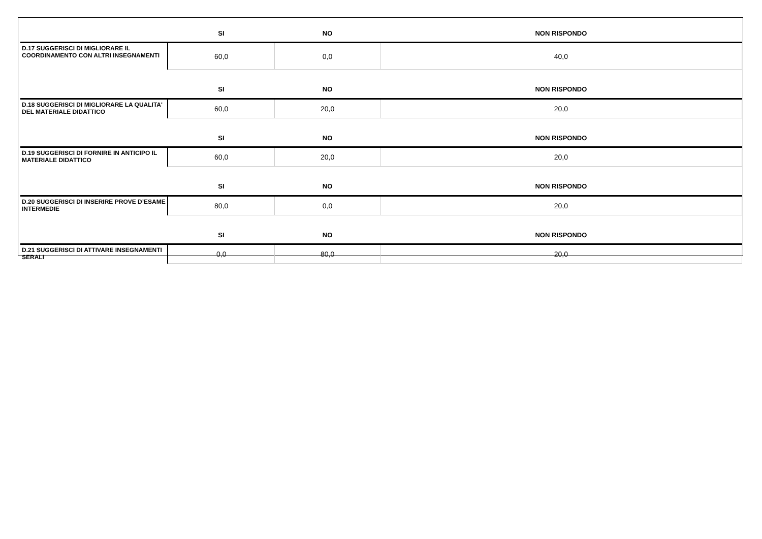| | SI | NO | NON RISPONDO |
| --- | --- | --- | --- |
| D.17 SUGGERISCI DI MIGLIORARE IL COORDINAMENTO CON ALTRI INSEGNAMENTI | 60,0 | 0,0 | 40,0 |
| | SI | NO | NON RISPONDO |
| D.18 SUGGERISCI DI MIGLIORARE LA QUALITA' DEL MATERIALE DIDATTICO | 60,0 | 20,0 | 20,0 |
| | SI | NO | NON RISPONDO |
| D.19 SUGGERISCI DI FORNIRE IN ANTICIPO IL MATERIALE DIDATTICO | 60,0 | 20,0 | 20,0 |
| | SI | NO | NON RISPONDO |
| D.20 SUGGERISCI DI INSERIRE PROVE D’ESAME INTERMEDIE | 80,0 | 0,0 | 20,0 |
| | SI | NO | NON RISPONDO |
| D.21 SUGGERISCI DI ATTIVARE INSEGNAMENTI SERALI | 0,0 | 80,0 | 20,0 |